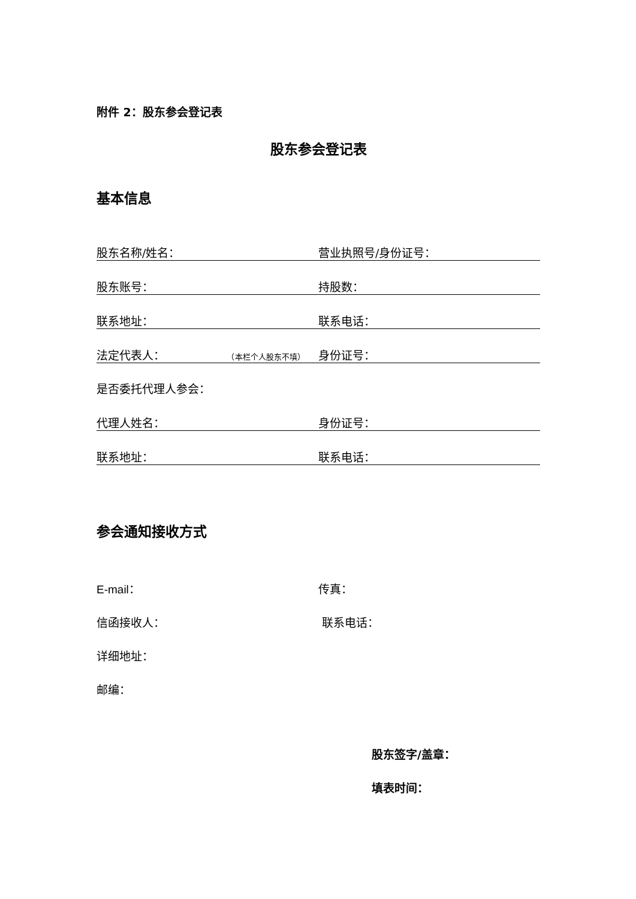附件 2：股东参会登记表
股东参会登记表
基本信息
股东名称/姓名：
营业执照号/身份证号：
股东账号：
持股数：
联系地址：
联系电话：
法定代表人： （本栏个人股东不填）
身份证号：
是否委托代理人参会：
代理人姓名：
身份证号：
联系地址：
联系电话：
参会通知接收方式
E-mail： 传真：
信函接收人： 联系电话：
详细地址：
邮编：
股东签字/盖章：
填表时间：